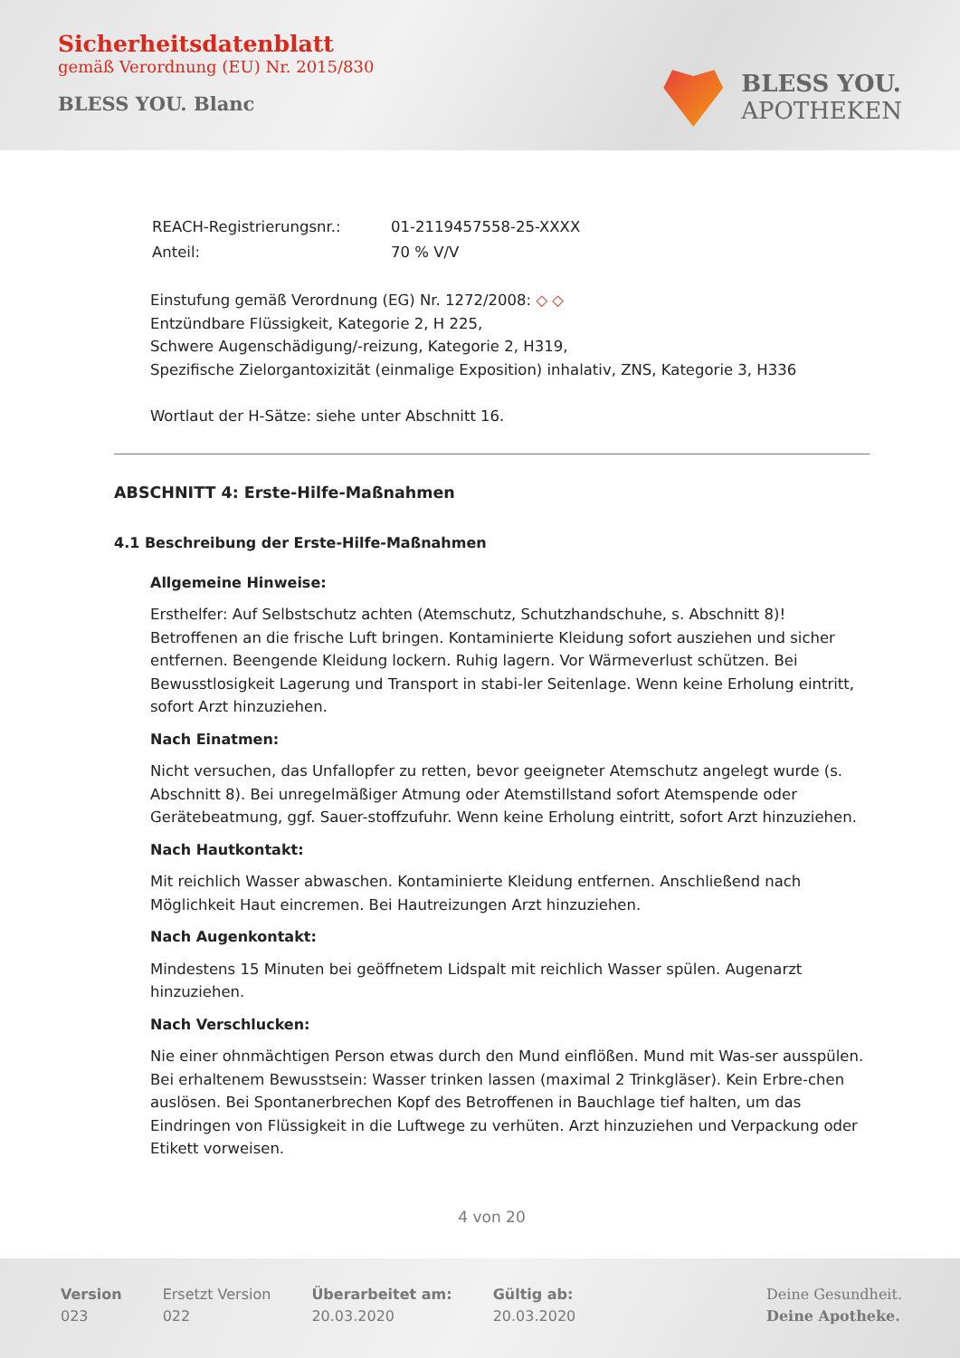Sicherheitsdatenblatt
gemäß Verordnung (EU) Nr. 2015/830
BLESS YOU. Blanc
BLESS YOU.
APOTHEKEN
| REACH-Registrierungsnr.: | 01-2119457558-25-XXXX |
| Anteil: | 70 % V/V |
Einstufung gemäß Verordnung (EG) Nr. 1272/2008: ◇ ◇
Entzündbare Flüssigkeit, Kategorie 2, H 225,
Schwere Augenschädigung/-reizung, Kategorie 2, H319,
Spezifische Zielorgantoxizität (einmalige Exposition) inhalativ, ZNS, Kategorie 3, H336
Wortlaut der H-Sätze: siehe unter Abschnitt 16.
ABSCHNITT 4: Erste-Hilfe-Maßnahmen
4.1 Beschreibung der Erste-Hilfe-Maßnahmen
Allgemeine Hinweise:
Ersthelfer: Auf Selbstschutz achten (Atemschutz, Schutzhandschuhe, s. Abschnitt 8)! Betroffenen an die frische Luft bringen. Kontaminierte Kleidung sofort ausziehen und sicher entfernen. Beengende Kleidung lockern. Ruhig lagern. Vor Wärmeverlust schützen. Bei Bewusstlosigkeit Lagerung und Transport in stabi-ler Seitenlage. Wenn keine Erholung eintritt, sofort Arzt hinzuziehen.
Nach Einatmen:
Nicht versuchen, das Unfallopfer zu retten, bevor geeigneter Atemschutz angelegt wurde (s. Abschnitt 8). Bei unregelmäßiger Atmung oder Atemstillstand sofort Atemspende oder Gerätebeatmung, ggf. Sauer-stoffzufuhr. Wenn keine Erholung eintritt, sofort Arzt hinzuziehen.
Nach Hautkontakt:
Mit reichlich Wasser abwaschen. Kontaminierte Kleidung entfernen. Anschließend nach Möglichkeit Haut eincremen. Bei Hautreizungen Arzt hinzuziehen.
Nach Augenkontakt:
Mindestens 15 Minuten bei geöffnetem Lidspalt mit reichlich Wasser spülen. Augenarzt hinzuziehen.
Nach Verschlucken:
Nie einer ohnmächtigen Person etwas durch den Mund einflößen. Mund mit Was-ser ausspülen. Bei erhaltenem Bewusstsein: Wasser trinken lassen (maximal 2 Trinkgläser). Kein Erbre-chen auslösen. Bei Spontanerbrechen Kopf des Betroffenen in Bauchlage tief halten, um das Eindringen von Flüssigkeit in die Luftwege zu verhüten. Arzt hinzuziehen und Verpackung oder Etikett vorweisen.
4 von 20
Version
023
Ersetzt Version
022
Überarbeitet am:
20.03.2020
Gültig ab:
20.03.2020
Deine Gesundheit.
Deine Apotheke.